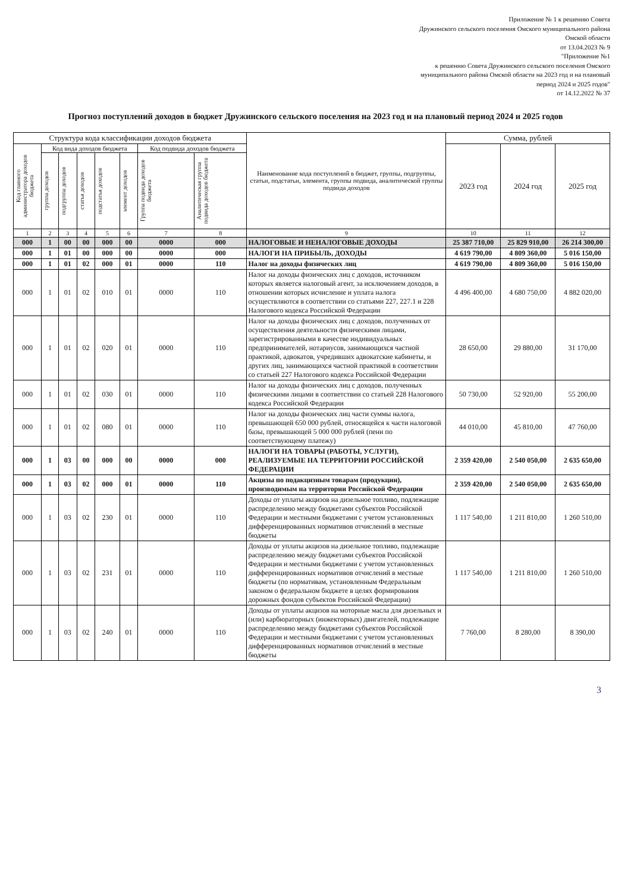Приложение № 1 к решению Совета
Дружинского сельского поселения Омского муниципального района
Омской области
от 13.04.2023 № 9
"Приложение №1
к решению Совета Дружинского сельского поселения Омского
муниципального района Омской области на 2023 год и на плановый
период 2024 и 2025 годов"
от 14.12.2022 № 37
Прогноз поступлений доходов в бюджет Дружинского сельского поселения на 2023 год и на плановый период 2024 и 2025 годов
| Структура кода классификации доходов бюджета | | | | | | | | Наименование кода поступлений в бюджет, группы, подгруппы, статьи, подстатьи, элемента, группы подвида, аналитической группы подвида доходов | Сумма, рублей | | |
| --- | --- | --- | --- | --- | --- | --- | --- | --- | --- | --- | --- |
| Код главного администратора доходов бюджета | Код вида доходов бюджета | | | | | Код подвида доходов бюджета | | | 2023 год | 2024 год | 2025 год |
| | группа доходов | подгруппа доходов | статья доходов | подстатья доходов | элемент доходов | Группа подвида доходов бюджета | Аналитическая группа подвида доходов бюджета | | | | |
| 1 | 2 | 3 | 4 | 5 | 6 | 7 | 8 | 9 | 10 | 11 | 12 |
| 000 | 1 | 00 | 00 | 000 | 00 | 0000 | 000 | НАЛОГОВЫЕ И НЕНАЛОГОВЫЕ ДОХОДЫ | 25 387 710,00 | 25 829 910,00 | 26 214 300,00 |
| 000 | 1 | 01 | 00 | 000 | 00 | 0000 | 000 | НАЛОГИ НА ПРИБЫЛЬ, ДОХОДЫ | 4 619 790,00 | 4 809 360,00 | 5 016 150,00 |
| 000 | 1 | 01 | 02 | 000 | 01 | 0000 | 110 | Налог на доходы физических лиц | 4 619 790,00 | 4 809 360,00 | 5 016 150,00 |
| 000 | 1 | 01 | 02 | 010 | 01 | 0000 | 110 | Налог на доходы физических лиц с доходов, источником которых является налоговый агент, за исключением доходов, в отношении которых исчисление и уплата налога осуществляются в соответствии со статьями 227, 227.1 и 228 Налогового кодекса Российской Федерации | 4 496 400,00 | 4 680 750,00 | 4 882 020,00 |
| 000 | 1 | 01 | 02 | 020 | 01 | 0000 | 110 | Налог на доходы физических лиц с доходов, полученных от осуществления деятельности физическими лицами, зарегистрированными в качестве индивидуальных предпринимателей, нотариусов, занимающихся частной практикой, адвокатов, учредивших адвокатские кабинеты, и других лиц, занимающихся частной практикой в соответствии со статьей 227 Налогового кодекса Российской Федерации | 28 650,00 | 29 880,00 | 31 170,00 |
| 000 | 1 | 01 | 02 | 030 | 01 | 0000 | 110 | Налог на доходы физических лиц с доходов, полученных физическими лицами в соответствии со статьей 228 Налогового кодекса Российской Федерации | 50 730,00 | 52 920,00 | 55 200,00 |
| 000 | 1 | 01 | 02 | 080 | 01 | 0000 | 110 | Налог на доходы физических лиц части суммы налога, превышающей 650 000 рублей, относящейся к части налоговой базы, превышающей 5 000 000 рублей (пени по соответствующему платежу) | 44 010,00 | 45 810,00 | 47 760,00 |
| 000 | 1 | 03 | 00 | 000 | 00 | 0000 | 000 | НАЛОГИ НА ТОВАРЫ (РАБОТЫ, УСЛУГИ), РЕАЛИЗУЕМЫЕ НА ТЕРРИТОРИИ РОССИЙСКОЙ ФЕДЕРАЦИИ | 2 359 420,00 | 2 540 050,00 | 2 635 650,00 |
| 000 | 1 | 03 | 02 | 000 | 01 | 0000 | 110 | Акцизы по подакцизным товарам (продукции), производимым на территории Российской Федерации | 2 359 420,00 | 2 540 050,00 | 2 635 650,00 |
| 000 | 1 | 03 | 02 | 230 | 01 | 0000 | 110 | Доходы от уплаты акцизов на дизельное топливо, подлежащие распределению между бюджетами субъектов Российской Федерации и местными бюджетами с учетом установленных дифференцированных нормативов отчислений в местные бюджеты | 1 117 540,00 | 1 211 810,00 | 1 260 510,00 |
| 000 | 1 | 03 | 02 | 231 | 01 | 0000 | 110 | Доходы от уплаты акцизов на дизельное топливо, подлежащие распределению между бюджетами субъектов Российской Федерации и местными бюджетами с учетом установленных дифференцированных нормативов отчислений в местные бюджеты (по нормативам, установленным Федеральным законом о федеральном бюджете в целях формирования дорожных фондов субъектов Российской Федерации) | 1 117 540,00 | 1 211 810,00 | 1 260 510,00 |
| 000 | 1 | 03 | 02 | 240 | 01 | 0000 | 110 | Доходы от уплаты акцизов на моторные масла для дизельных и (или) карбюраторных (инжекторных) двигателей, подлежащие распределению между бюджетами субъектов Российской Федерации и местными бюджетами с учетом установленных дифференцированных нормативов отчислений в местные бюджеты | 7 760,00 | 8 280,00 | 8 390,00 |
3